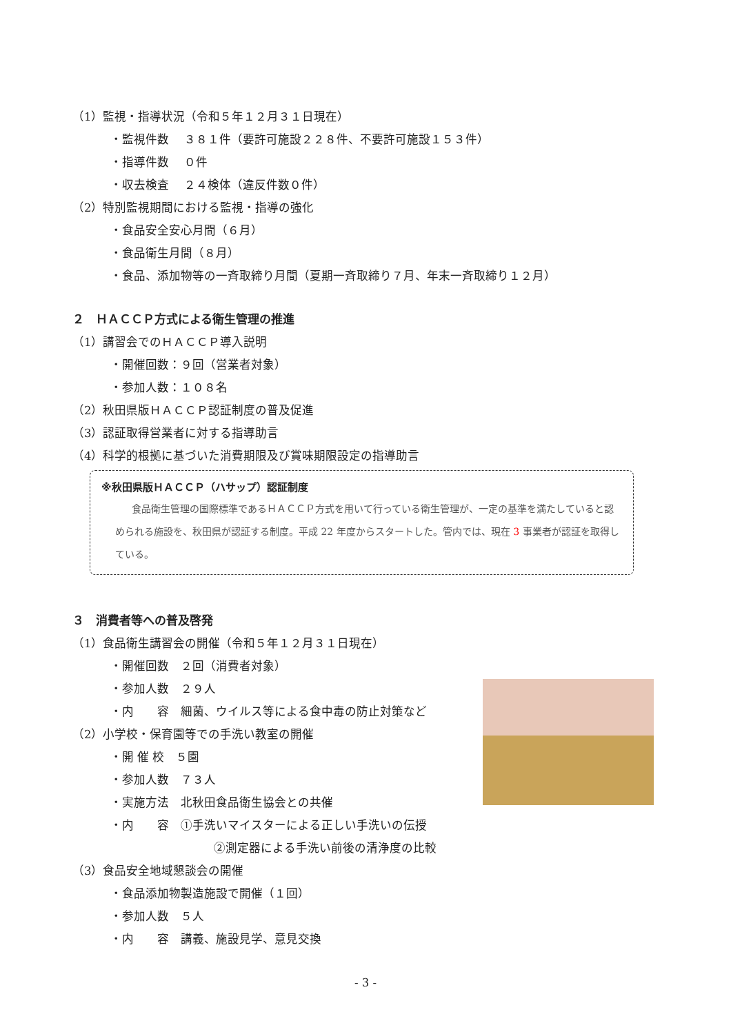（1）監視・指導状況（令和５年１２月３１日現在）
・監視件数　 ３８１件（要許可施設２２８件、不要許可施設１５３件）
・指導件数　 ０件
・収去検査　 ２４検体（違反件数０件）
（2）特別監視期間における監視・指導の強化
・食品安全安心月間（６月）
・食品衛生月間（８月）
・食品、添加物等の一斉取締り月間（夏期一斉取締り７月、年末一斉取締り１２月）
２　ＨＡＣＣＰ方式による衛生管理の推進
（1）講習会でのＨＡＣＣＰ導入説明
・開催回数：９回（営業者対象）
・参加人数：１０８名
（2）秋田県版ＨＡＣＣＰ認証制度の普及促進
（3）認証取得営業者に対する指導助言
（4）科学的根拠に基づいた消費期限及び賞味期限設定の指導助言
※秋田県版ＨＡＣＣＰ（ハサップ）認証制度
食品衛生管理の国際標準であるＨＡＣＣＰ方式を用いて行っている衛生管理が、一定の基準を満たしていると認められる施設を、秋田県が認証する制度。平成 22 年度からスタートした。管内では、現在 3 事業者が認証を取得している。
３　消費者等への普及啓発
（1）食品衛生講習会の開催（令和５年１２月３１日現在）
・開催回数　２回（消費者対象）
・参加人数　２９人
・内　　容　細菌、ウイルス等による食中毒の防止対策など
（2）小学校・保育園等での手洗い教室の開催
・開 催 校　５園
・参加人数　７３人
・実施方法　北秋田食品衛生協会との共催
・内　　容　①手洗いマイスターによる正しい手洗いの伝授
②測定器による手洗い前後の清浄度の比較
（3）食品安全地域懇談会の開催
・食品添加物製造施設で開催（１回）
・参加人数　５人
・内　　容　講義、施設見学、意見交換
- 3 -